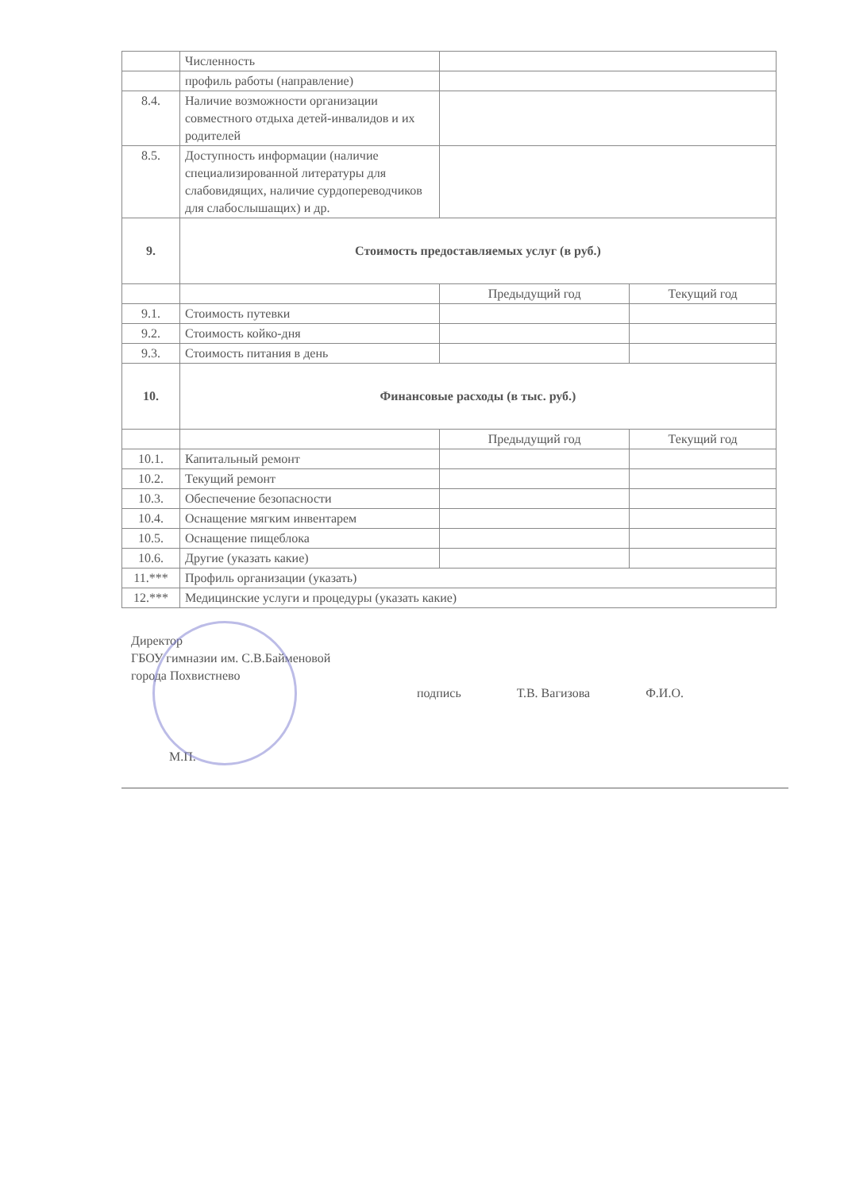| | Численность | | |
| | профиль работы (направление) | | |
| 8.4. | Наличие возможности организации совместного отдыха детей-инвалидов и их родителей | | |
| 8.5. | Доступность информации (наличие специализированной литературы для слабовидящих, наличие сурдопереводчиков для слабослышащих) и др. | | |
| 9. | Стоимость предоставляемых услуг (в руб.) | | |
| | | Предыдущий год | Текущий год |
| 9.1. | Стоимость путевки | | |
| 9.2. | Стоимость койко-дня | | |
| 9.3. | Стоимость питания в день | | |
| 10. | Финансовые расходы (в тыс. руб.) | | |
| | | Предыдущий год | Текущий год |
| 10.1. | Капитальный ремонт | | |
| 10.2. | Текущий ремонт | | |
| 10.3. | Обеспечение безопасности | | |
| 10.4. | Оснащение мягким инвентарем | | |
| 10.5. | Оснащение пищеблока | | |
| 10.6. | Другие (указать какие) | | |
| 11.*** | Профиль организации (указать) | | |
| 12.*** | Медицинские услуги и процедуры (указать какие) | | |
Директор
ГБОУ гимназии им. С.В.Байменовой
города Похвистнево
подпись Т.В. Вагизова Ф.И.О.
М.П.